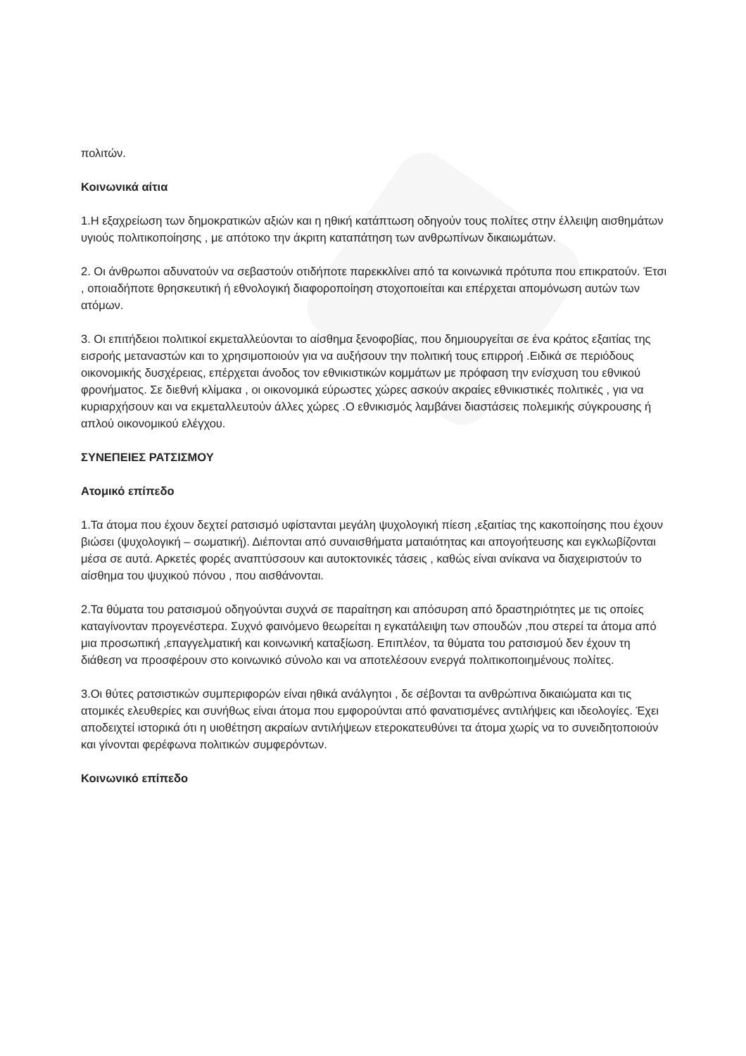πολιτών.
Κοινωνικά αίτια
1.Η εξαχρείωση των δημοκρατικών αξιών και η ηθική κατάπτωση οδηγούν τους πολίτες στην έλλειψη αισθημάτων υγιούς πολιτικοποίησης , με απότοκο την άκριτη καταπάτηση των ανθρωπίνων δικαιωμάτων.
2. Οι άνθρωποι αδυνατούν να σεβαστούν οτιδήποτε παρεκκλίνει από τα κοινωνικά πρότυπα που επικρατούν. Έτσι , οποιαδήποτε θρησκευτική ή εθνολογική διαφοροποίηση στοχοποιείται και επέρχεται απομόνωση αυτών των ατόμων.
3. Οι επιτήδειοι πολιτικοί εκμεταλλεύονται το αίσθημα ξενοφοβίας, που δημιουργείται σε ένα κράτος εξαιτίας της εισροής μεταναστών και το χρησιμοποιούν για να αυξήσουν την πολιτική τους επιρροή .Ειδικά σε περιόδους οικονομικής δυσχέρειας, επέρχεται άνοδος τον εθνικιστικών κομμάτων με πρόφαση την ενίσχυση του εθνικού φρονήματος. Σε διεθνή κλίμακα , οι οικονομικά εύρωστες χώρες ασκούν ακραίες εθνικιστικές πολιτικές , για να κυριαρχήσουν και να εκμεταλλευτούν άλλες χώρες .Ο εθνικισμός λαμβάνει διαστάσεις πολεμικής σύγκρουσης ή απλού οικονομικού ελέγχου.
ΣΥΝΕΠΕΙΕΣ ΡΑΤΣΙΣΜΟΥ
Ατομικό επίπεδο
1.Τα άτομα που έχουν δεχτεί ρατσισμό υφίστανται μεγάλη ψυχολογική πίεση ,εξαιτίας της κακοποίησης που έχουν βιώσει (ψυχολογική – σωματική). Διέπονται από συναισθήματα ματαιότητας και απογοήτευσης και εγκλωβίζονται μέσα σε αυτά. Αρκετές φορές αναπτύσσουν και αυτοκτονικές τάσεις , καθώς είναι ανίκανα να διαχειριστούν το αίσθημα του ψυχικού πόνου , που αισθάνονται.
2.Τα θύματα του ρατσισμού οδηγούνται συχνά σε παραίτηση και απόσυρση από δραστηριότητες με τις οποίες καταγίνονταν προγενέστερα. Συχνό φαινόμενο θεωρείται η εγκατάλειψη των σπουδών ,που στερεί τα άτομα από μια προσωπική ,επαγγελματική και κοινωνική καταξίωση. Επιπλέον, τα θύματα του ρατσισμού δεν έχουν τη διάθεση να προσφέρουν στο κοινωνικό σύνολο και να αποτελέσουν ενεργά πολιτικοποιημένους πολίτες.
3.Οι θύτες ρατσιστικών συμπεριφορών είναι ηθικά ανάλγητοι , δε σέβονται τα ανθρώπινα δικαιώματα και τις ατομικές ελευθερίες και συνήθως είναι άτομα που εμφορούνται από φανατισμένες αντιλήψεις και ιδεολογίες. Έχει αποδειχτεί ιστορικά ότι η υιοθέτηση ακραίων αντιλήψεων ετεροκατευθύνει τα άτομα χωρίς να το συνειδητοποιούν και γίνονται φερέφωνα πολιτικών συμφερόντων.
Κοινωνικό επίπεδο